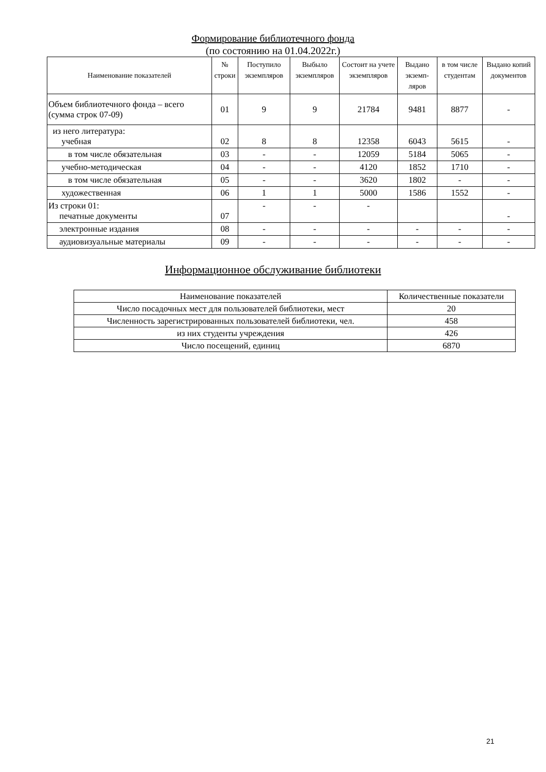Формирование библиотечного фонда
(по состоянию на 01.04.2022г.)
| Наименование показателей | № строки | Поступило экземпляров | Выбыло экземпляров | Состоит на учете экземпляров | Выдано экземп-ляров | в том числе студентам | Выдано копий документов |
| --- | --- | --- | --- | --- | --- | --- | --- |
| Объем библиотечного фонда – всего (сумма строк 07-09) | 01 | 9 | 9 | 21784 | 9481 | 8877 | - |
| из него литература: учебная | 02 | 8 | 8 | 12358 | 6043 | 5615 | - |
| в том числе обязательная | 03 | - | - | 12059 | 5184 | 5065 | - |
| учебно-методическая | 04 | - | - | 4120 | 1852 | 1710 | - |
| в том числе обязательная | 05 | - | - | 3620 | 1802 | - | - |
| художественная | 06 | 1 | 1 | 5000 | 1586 | 1552 | - |
| Из строки 01: печатные документы | 07 | - | - | - | | | - |
| электронные издания | 08 | - | - | - | - | - | - |
| аудиовизуальные материалы | 09 | - | - | - | - | - | - |
Информационное обслуживание библиотеки
| Наименование показателей | Количественные показатели |
| --- | --- |
| Число посадочных мест для пользователей библиотеки, мест | 20 |
| Численность зарегистрированных пользователей библиотеки, чел. | 458 |
| из них студенты учреждения | 426 |
| Число посещений, единиц | 6870 |
21